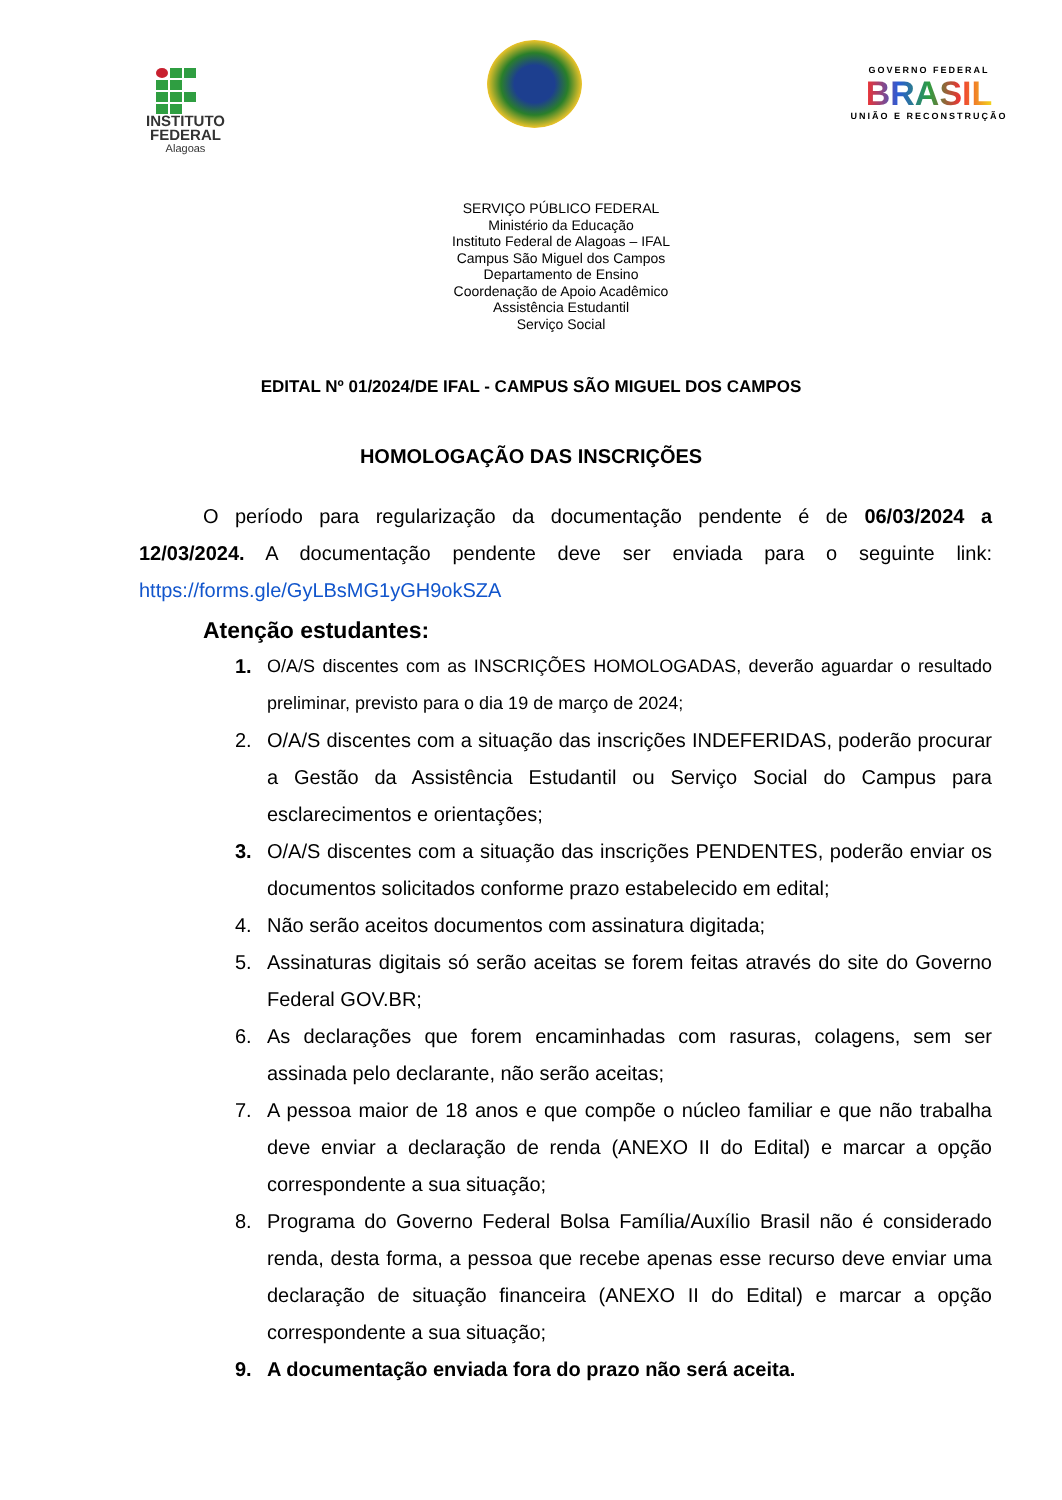INSTITUTO
FEDERAL
Alagoas
GOVERNO FEDERAL
BRASIL
UNIÃO E RECONSTRUÇÃO
SERVIÇO PÚBLICO FEDERAL
Ministério da Educação
Instituto Federal de Alagoas – IFAL
Campus São Miguel dos Campos
Departamento de Ensino
Coordenação de Apoio Acadêmico
Assistência Estudantil
Serviço Social
EDITAL Nº 01/2024/DE IFAL - CAMPUS SÃO MIGUEL DOS CAMPOS
HOMOLOGAÇÃO DAS INSCRIÇÕES
O período para regularização da documentação pendente é de 06/03/2024 a 12/03/2024. A documentação pendente deve ser enviada para o seguinte link: https://forms.gle/GyLBsMG1yGH9okSZA
Atenção estudantes:
1. O/A/S discentes com as INSCRIÇÕES HOMOLOGADAS, deverão aguardar o resultado preliminar, previsto para o dia 19 de março de 2024;
2. O/A/S discentes com a situação das inscrições INDEFERIDAS, poderão procurar a Gestão da Assistência Estudantil ou Serviço Social do Campus para esclarecimentos e orientações;
3. O/A/S discentes com a situação das inscrições PENDENTES, poderão enviar os documentos solicitados conforme prazo estabelecido em edital;
4. Não serão aceitos documentos com assinatura digitada;
5. Assinaturas digitais só serão aceitas se forem feitas através do site do Governo Federal GOV.BR;
6. As declarações que forem encaminhadas com rasuras, colagens, sem ser assinada pelo declarante, não serão aceitas;
7. A pessoa maior de 18 anos e que compõe o núcleo familiar e que não trabalha deve enviar a declaração de renda (ANEXO II do Edital) e marcar a opção correspondente a sua situação;
8. Programa do Governo Federal Bolsa Família/Auxílio Brasil não é considerado renda, desta forma, a pessoa que recebe apenas esse recurso deve enviar uma declaração de situação financeira (ANEXO II do Edital) e marcar a opção correspondente a sua situação;
9. A documentação enviada fora do prazo não será aceita.